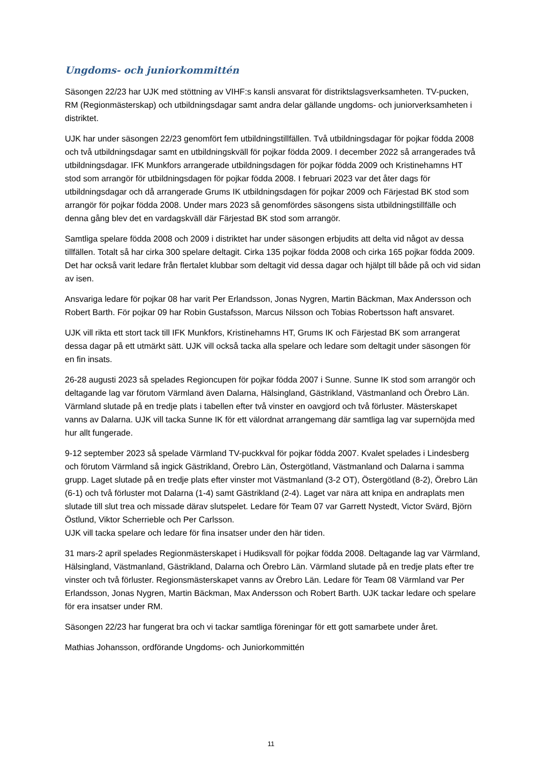Ungdoms- och juniorkommittén
Säsongen 22/23 har UJK med stöttning av VIHF:s kansli ansvarat för distriktslagsverksamheten. TV-pucken, RM (Regionmästerskap) och utbildningsdagar samt andra delar gällande ungdoms- och juniorverksamheten i distriktet.
UJK har under säsongen 22/23 genomfört fem utbildningstillfällen. Två utbildningsdagar för pojkar födda 2008 och två utbildningsdagar samt en utbildningskväll för pojkar födda 2009. I december 2022 så arrangerades två utbildningsdagar. IFK Munkfors arrangerade utbildningsdagen för pojkar födda 2009 och Kristinehamns HT stod som arrangör för utbildningsdagen för pojkar födda 2008. I februari 2023 var det åter dags för utbildningsdagar och då arrangerade Grums IK utbildningsdagen för pojkar 2009 och Färjestad BK stod som arrangör för pojkar födda 2008. Under mars 2023 så genomfördes säsongens sista utbildningstillfälle och denna gång blev det en vardagskväll där Färjestad BK stod som arrangör.
Samtliga spelare födda 2008 och 2009 i distriktet har under säsongen erbjudits att delta vid något av dessa tillfällen. Totalt så har cirka 300 spelare deltagit. Cirka 135 pojkar födda 2008 och cirka 165 pojkar födda 2009. Det har också varit ledare från flertalet klubbar som deltagit vid dessa dagar och hjälpt till både på och vid sidan av isen.
Ansvariga ledare för pojkar 08 har varit Per Erlandsson, Jonas Nygren, Martin Bäckman, Max Andersson och Robert Barth. För pojkar 09 har Robin Gustafsson, Marcus Nilsson och Tobias Robertsson haft ansvaret.
UJK vill rikta ett stort tack till IFK Munkfors, Kristinehamns HT, Grums IK och Färjestad BK som arrangerat dessa dagar på ett utmärkt sätt. UJK vill också tacka alla spelare och ledare som deltagit under säsongen för en fin insats.
26-28 augusti 2023 så spelades Regioncupen för pojkar födda 2007 i Sunne. Sunne IK stod som arrangör och deltagande lag var förutom Värmland även Dalarna, Hälsingland, Gästrikland, Västmanland och Örebro Län. Värmland slutade på en tredje plats i tabellen efter två vinster en oavgjord och två förluster. Mästerskapet vanns av Dalarna. UJK vill tacka Sunne IK för ett välordnat arrangemang där samtliga lag var supernöjda med hur allt fungerade.
9-12 september 2023 så spelade Värmland TV-puckkval för pojkar födda 2007. Kvalet spelades i Lindesberg och förutom Värmland så ingick Gästrikland, Örebro Län, Östergötland, Västmanland och Dalarna i samma grupp. Laget slutade på en tredje plats efter vinster mot Västmanland (3-2 OT), Östergötland (8-2), Örebro Län (6-1) och två förluster mot Dalarna (1-4) samt Gästrikland (2-4). Laget var nära att knipa en andraplats men slutade till slut trea och missade därav slutspelet. Ledare för Team 07 var Garrett Nystedt, Victor Svärd, Björn Östlund, Viktor Scherrieble och Per Carlsson.
UJK vill tacka spelare och ledare för fina insatser under den här tiden.
31 mars-2 april spelades Regionmästerskapet i Hudiksvall för pojkar födda 2008. Deltagande lag var Värmland, Hälsingland, Västmanland, Gästrikland, Dalarna och Örebro Län. Värmland slutade på en tredje plats efter tre vinster och två förluster. Regionsmästerskapet vanns av Örebro Län. Ledare för Team 08 Värmland var Per Erlandsson, Jonas Nygren, Martin Bäckman, Max Andersson och Robert Barth. UJK tackar ledare och spelare för era insatser under RM.
Säsongen 22/23 har fungerat bra och vi tackar samtliga föreningar för ett gott samarbete under året.
Mathias Johansson, ordförande Ungdoms- och Juniorkommittén
11